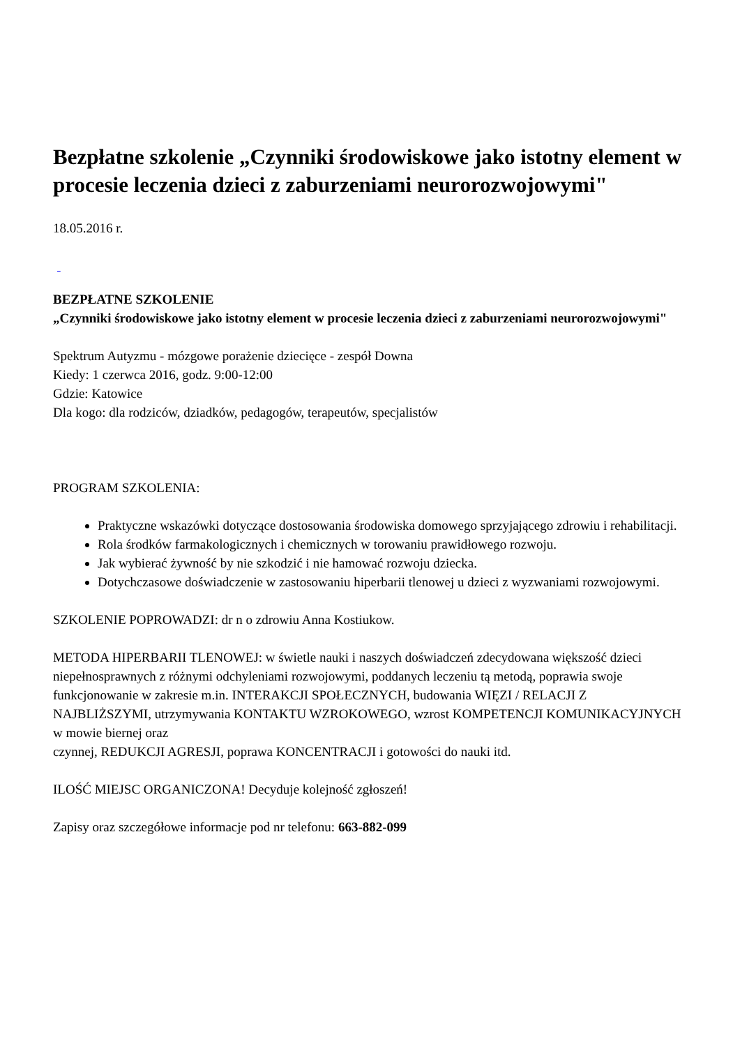Bezpłatne szkolenie „Czynniki środowiskowe jako istotny element w procesie leczenia dzieci z zaburzeniami neurorozwojowymi"
18.05.2016 r.
BEZPŁATNE SZKOLENIE
„Czynniki środowiskowe jako istotny element w procesie leczenia dzieci z zaburzeniami neurorozwojowymi"
Spektrum Autyzmu - mózgowe porażenie dziecięce - zespół Downa
Kiedy: 1 czerwca 2016, godz. 9:00-12:00
Gdzie: Katowice
Dla kogo: dla rodziców, dziadków, pedagogów, terapeutów, specjalistów
PROGRAM SZKOLENIA:
Praktyczne wskazówki dotyczące dostosowania środowiska domowego sprzyjającego zdrowiu i rehabilitacji.
Rola środków farmakologicznych i chemicznych w torowaniu prawidłowego rozwoju.
Jak wybierać żywność by nie szkodzić i nie hamować rozwoju dziecka.
Dotychczasowe doświadczenie w zastosowaniu hiperbarii tlenowej u dzieci z wyzwaniami rozwojowymi.
SZKOLENIE POPROWADZI: dr n o zdrowiu Anna Kostiukow.
METODA HIPERBARII TLENOWEJ: w świetle nauki i naszych doświadczeń zdecydowana większość dzieci niepełnosprawnych z różnymi odchyleniami rozwojowymi, poddanych leczeniu tą metodą, poprawia swoje funkcjonowanie w zakresie m.in. INTERAKCJI SPOŁECZNYCH, budowania WIĘZI / RELACJI Z NAJBLIŻSZYMI, utrzymywania KONTAKTU WZROKOWEGO, wzrost KOMPETENCJI KOMUNIKACYJNYCH w mowie biernej oraz
czynnej, REDUKCJI AGRESJI, poprawa KONCENTRACJI i gotowości do nauki itd.
ILOŚĆ MIEJSC ORGANICZONA! Decyduje kolejność zgłoszeń!
Zapisy oraz szczegółowe informacje pod nr telefonu: 663-882-099